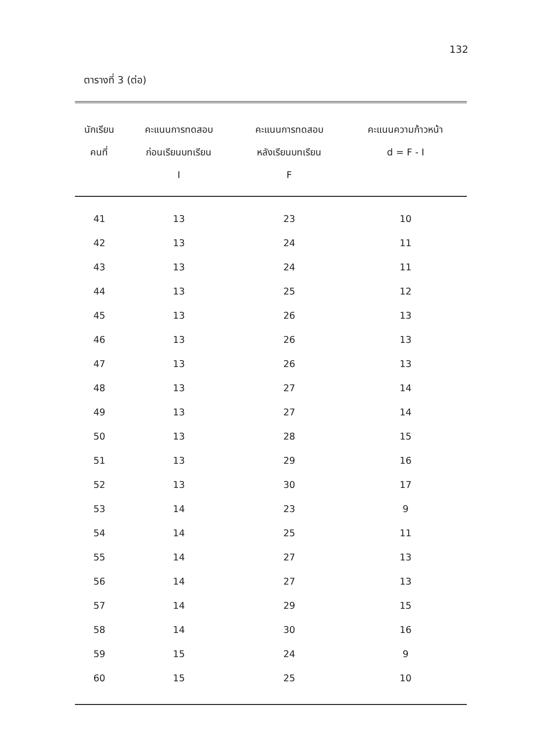132
ตารางที่ 3 (ต่อ)
| นักเรียน คนที่ | คะแนนการทดสอบ ก่อนเรียนบทเรียน I | คะแนนการทดสอบ หลังเรียนบทเรียน F | คะแนนความก้าวหน้า d = F - I |
| --- | --- | --- | --- |
| 41 | 13 | 23 | 10 |
| 42 | 13 | 24 | 11 |
| 43 | 13 | 24 | 11 |
| 44 | 13 | 25 | 12 |
| 45 | 13 | 26 | 13 |
| 46 | 13 | 26 | 13 |
| 47 | 13 | 26 | 13 |
| 48 | 13 | 27 | 14 |
| 49 | 13 | 27 | 14 |
| 50 | 13 | 28 | 15 |
| 51 | 13 | 29 | 16 |
| 52 | 13 | 30 | 17 |
| 53 | 14 | 23 | 9 |
| 54 | 14 | 25 | 11 |
| 55 | 14 | 27 | 13 |
| 56 | 14 | 27 | 13 |
| 57 | 14 | 29 | 15 |
| 58 | 14 | 30 | 16 |
| 59 | 15 | 24 | 9 |
| 60 | 15 | 25 | 10 |